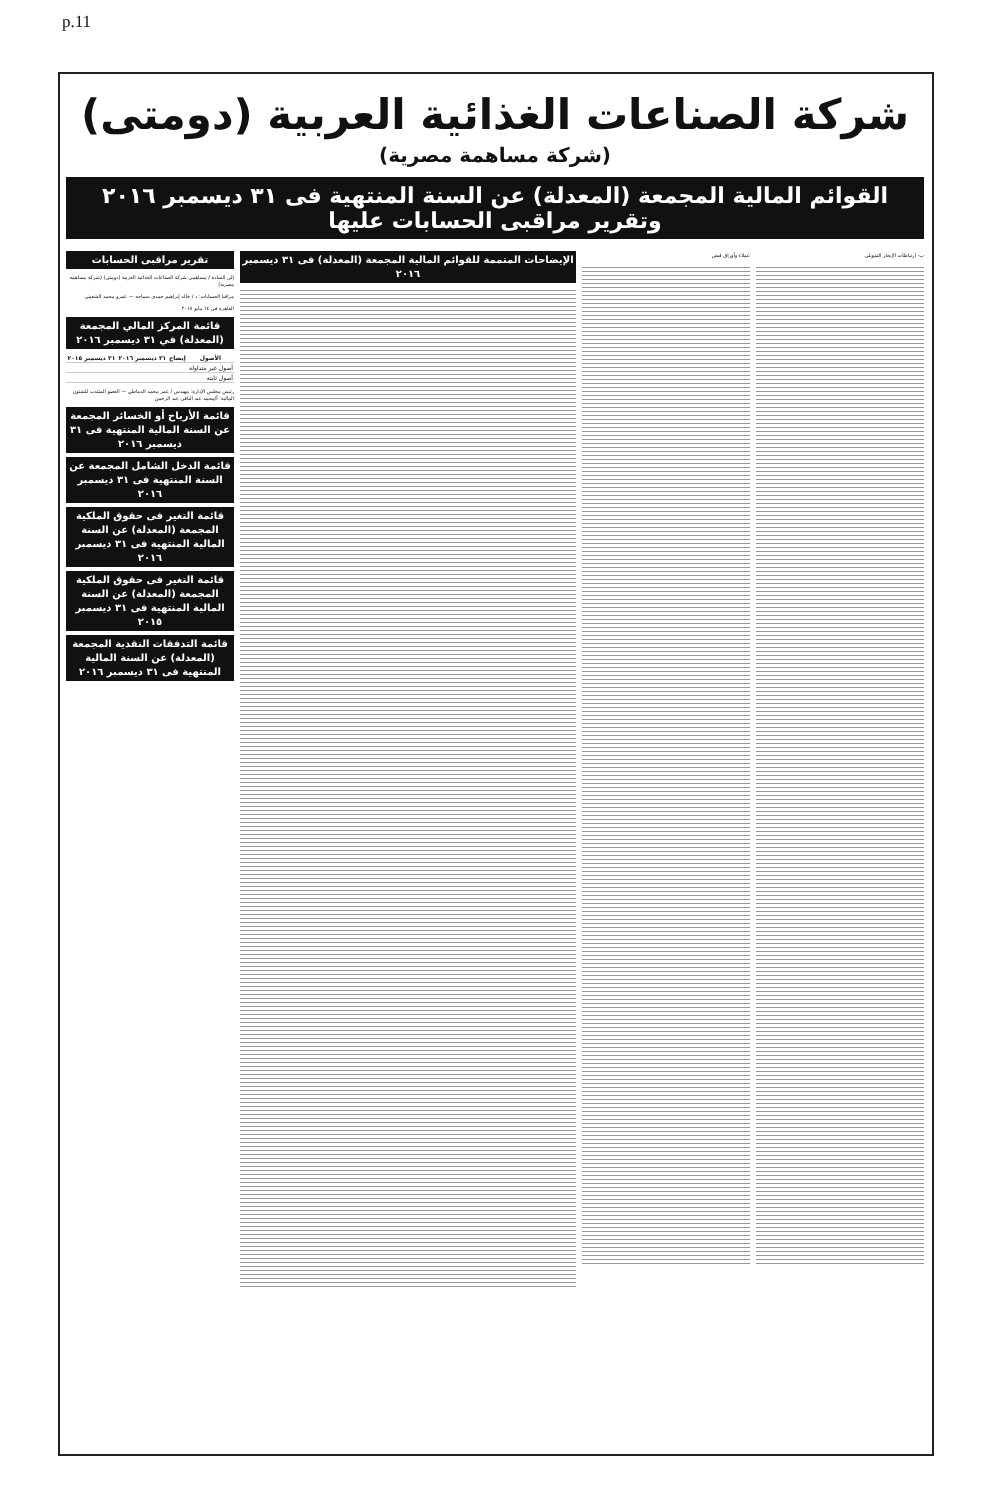p.11
شركة الصناعات الغذائية العربية (دومتى)
(شركة مساهمة مصرية)
القوائم المالية المجمعة (المعدلة) عن السنة المنتهية فى ٣١ ديسمبر ٢٠١٦ وتقرير مراقبى الحسابات عليها
تقرير مراقبى الحسابات
إلى السادة / مساهمى شركة الصناعات الغذائية العربية (دومتى) (شركة مساهمة مصرية)
مراقبا الحسابات: د / خالد إبراهيم حمدى سماحه — عمرو محمد الشعينى
القاهرة فى ١٤ مايو ٢٠١٨
قائمة المركز المالي المجمعة (المعدلة) في ٣١ ديسمبر ٢٠١٦
| الأصول | إيضاح | ٣١ ديسمبر ٢٠١٦ | ٣١ ديسمبر ٢٠١٥ |
| --- | --- | --- | --- |
| أصول غير متداولة | | | |
| أصول ثابتة | | | |
رئيس مجلس الإدارة: مهندس / عمر محمد الدماطي — العضو المنتدب للشئون المالية: أ/محمد عبد الباقى عبد الرحمن
قائمة الأرباح أو الخسائر المجمعة عن السنة المالية المنتهية فى ٣١ ديسمبر ٢٠١٦
قائمة الدخل الشامل المجمعة عن السنة المنتهية فى ٣١ ديسمبر ٢٠١٦
قائمة التغير فى حقوق الملكية المجمعة (المعدلة) عن السنة المالية المنتهية فى ٣١ ديسمبر ٢٠١٦
قائمة التغير فى حقوق الملكية المجمعة (المعدلة) عن السنة المالية المنتهية فى ٣١ ديسمبر ٢٠١٥
قائمة التدفقات النقدية المجمعة (المعدلة) عن السنة المالية المنتهية فى ٣١ ديسمبر ٢٠١٦
الإيضاحات المتممة للقوائم المالية المجمعة (المعدلة) فى ٣١ ديسمبر ٢٠١٦
عملاء وأوراق قبض ب- ارتباطات الإيجار التمويلى